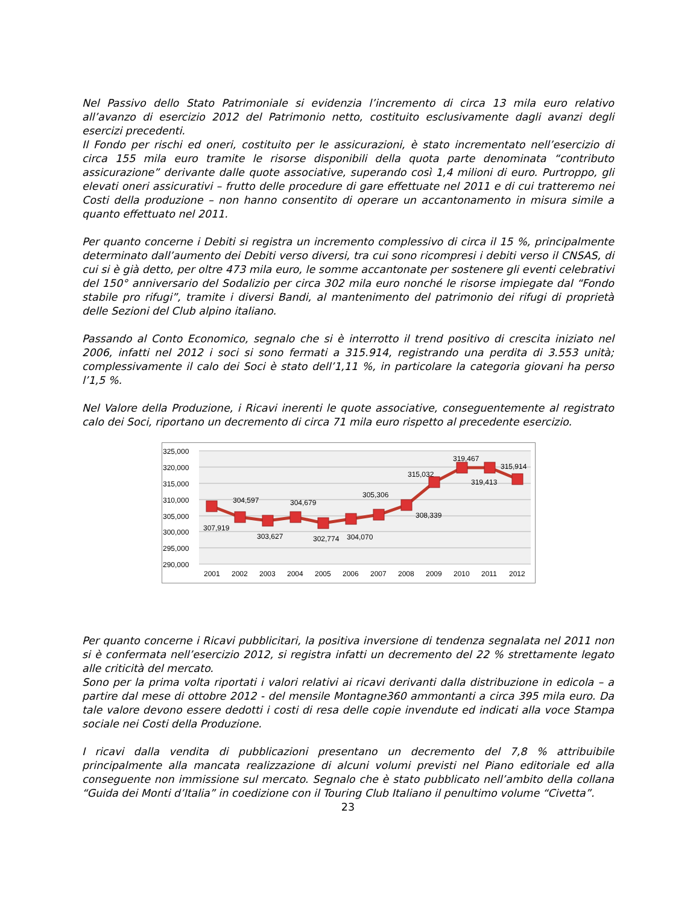Nel Passivo dello Stato Patrimoniale si evidenzia l’incremento di circa 13 mila euro relativo all’avanzo di esercizio 2012 del Patrimonio netto, costituito esclusivamente dagli avanzi degli esercizi precedenti.
Il Fondo per rischi ed oneri, costituito per le assicurazioni, è stato incrementato nell’esercizio di circa 155 mila euro tramite le risorse disponibili della quota parte denominata “contributo assicurazione” derivante dalle quote associative, superando così 1,4 milioni di euro. Purtroppo, gli elevati oneri assicurativi – frutto delle procedure di gare effettuate nel 2011 e di cui tratteremo nei Costi della produzione – non hanno consentito di operare un accantonamento in misura simile a quanto effettuato nel 2011.
Per quanto concerne i Debiti si registra un incremento complessivo di circa il 15 %, principalmente determinato dall’aumento dei Debiti verso diversi, tra cui sono ricompresi i debiti verso il CNSAS, di cui si è già detto, per oltre 473 mila euro, le somme accantonate per sostenere gli eventi celebrativi del 150° anniversario del Sodalizio per circa 302 mila euro nonché le risorse impiegate dal “Fondo stabile pro rifugi”, tramite i diversi Bandi, al mantenimento del patrimonio dei rifugi di proprietà delle Sezioni del Club alpino italiano.
Passando al Conto Economico, segnalo che si è interrotto il trend positivo di crescita iniziato nel 2006, infatti nel 2012 i soci si sono fermati a 315.914, registrando una perdita di 3.553 unità; complessivamente il calo dei Soci è stato dell’1,11 %, in particolare la categoria giovani ha perso l’1,5 %.
Nel Valore della Produzione, i Ricavi inerenti le quote associative, conseguentemente al registrato calo dei Soci, riportano un decremento di circa 71 mila euro rispetto al precedente esercizio.
325,000
320,000
315,000
310,000
305,000
300,000
295,000
290,000
2001
2002
2003
2004
2005
2006
2007
2008
2009
2010
2011
2012
307,919
304,597
303,627
304,679
302,774
304,070
305,306
308,339
315,032
319,467
319,413
315,914
Per quanto concerne i Ricavi pubblicitari, la positiva inversione di tendenza segnalata nel 2011 non si è confermata nell’esercizio 2012, si registra infatti un decremento del 22 % strettamente legato alle criticità del mercato.
Sono per la prima volta riportati i valori relativi ai ricavi derivanti dalla distribuzione in edicola – a partire dal mese di ottobre 2012 - del mensile Montagne360 ammontanti a circa 395 mila euro. Da tale valore devono essere dedotti i costi di resa delle copie invendute ed indicati alla voce Stampa sociale nei Costi della Produzione.
I ricavi dalla vendita di pubblicazioni presentano un decremento del 7,8 % attribuibile principalmente alla mancata realizzazione di alcuni volumi previsti nel Piano editoriale ed alla conseguente non immissione sul mercato. Segnalo che è stato pubblicato nell’ambito della collana “Guida dei Monti d’Italia” in coedizione con il Touring Club Italiano il penultimo volume “Civetta”.
23